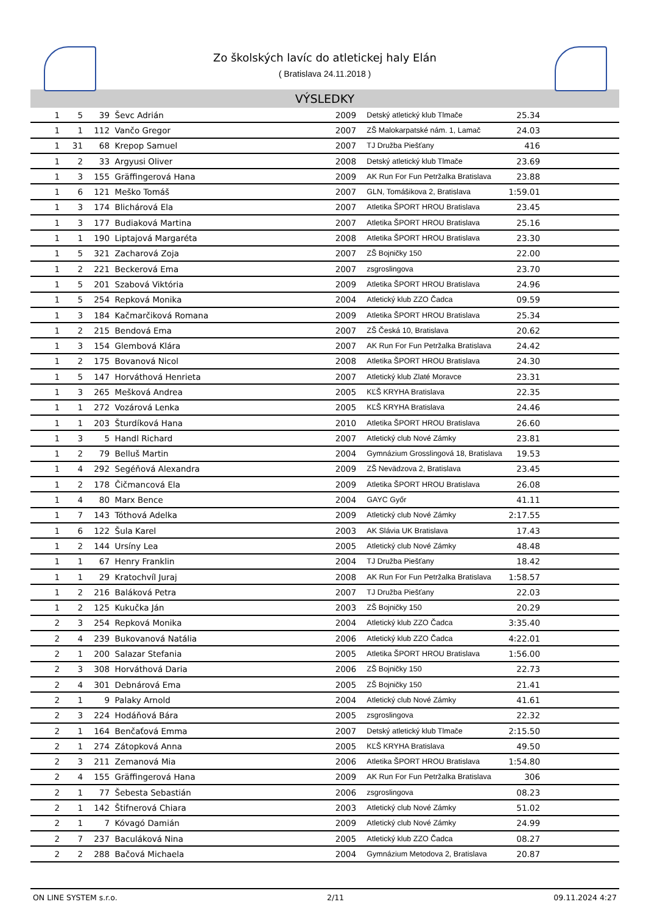Zo školských lavíc do atletickej haly Elán
( Bratislava 24.11.2018 )
VÝSLEDKY
| 1 | 5 | 39 | Ševc Adrián | 2009 | Detský atletický klub Tlmače | 25.34 | |
| 1 | 1 | 112 | Vančo Gregor | 2007 | ZŠ Malokarpatské nám. 1, Lamač | 24.03 | |
| 1 | 31 | 68 | Krepop Samuel | 2007 | TJ Družba Piešťany | 416 | |
| 1 | 2 | 33 | Argyusi Oliver | 2008 | Detský atletický klub Tlmače | 23.69 | |
| 1 | 3 | 155 | Gräffingerová Hana | 2009 | AK Run For Fun Petržalka Bratislava | 23.88 | |
| 1 | 6 | 121 | Meško Tomáš | 2007 | GLN, Tomášikova 2, Bratislava | 1:59.01 | |
| 1 | 3 | 174 | Blichárová Ela | 2007 | Atletika ŠPORT HROU Bratislava | 23.45 | |
| 1 | 3 | 177 | Budiaková Martina | 2007 | Atletika ŠPORT HROU Bratislava | 25.16 | |
| 1 | 1 | 190 | Liptajová Margaréta | 2008 | Atletika ŠPORT HROU Bratislava | 23.30 | |
| 1 | 5 | 321 | Zacharová Zoja | 2007 | ZŠ Bojničky 150 | 22.00 | |
| 1 | 2 | 221 | Beckerová Ema | 2007 | zsgroslingova | 23.70 | |
| 1 | 5 | 201 | Szabová Viktória | 2009 | Atletika ŠPORT HROU Bratislava | 24.96 | |
| 1 | 5 | 254 | Repková Monika | 2004 | Atletický klub ZZO Čadca | 09.59 | |
| 1 | 3 | 184 | Kačmarčiková Romana | 2009 | Atletika ŠPORT HROU Bratislava | 25.34 | |
| 1 | 2 | 215 | Bendová Ema | 2007 | ZŠ Česká 10, Bratislava | 20.62 | |
| 1 | 3 | 154 | Glembová Klára | 2007 | AK Run For Fun Petržalka Bratislava | 24.42 | |
| 1 | 2 | 175 | Bovanová Nicol | 2008 | Atletika ŠPORT HROU Bratislava | 24.30 | |
| 1 | 5 | 147 | Horváthová Henrieta | 2007 | Atletický klub Zlaté Moravce | 23.31 | |
| 1 | 3 | 265 | Mešková Andrea | 2005 | KĽŠ KRYHA Bratislava | 22.35 | |
| 1 | 1 | 272 | Vozárová Lenka | 2005 | KĽŠ KRYHA Bratislava | 24.46 | |
| 1 | 1 | 203 | Šturdíková Hana | 2010 | Atletika ŠPORT HROU Bratislava | 26.60 | |
| 1 | 3 | 5 | Handl Richard | 2007 | Atletický club Nové Zámky | 23.81 | |
| 1 | 2 | 79 | Belluš Martin | 2004 | Gymnázium Grosslingová 18, Bratislava | 19.53 | |
| 1 | 4 | 292 | Segéňová Alexandra | 2009 | ZŠ Nevädzova 2, Bratislava | 23.45 | |
| 1 | 2 | 178 | Čičmancová Ela | 2009 | Atletika ŠPORT HROU Bratislava | 26.08 | |
| 1 | 4 | 80 | Marx Bence | 2004 | GAYC Győr | 41.11 | |
| 1 | 7 | 143 | Tóthová Adelka | 2009 | Atletický club Nové Zámky | 2:17.55 | |
| 1 | 6 | 122 | Šula Karel | 2003 | AK Slávia UK Bratislava | 17.43 | |
| 1 | 2 | 144 | Ursíny Lea | 2005 | Atletický club Nové Zámky | 48.48 | |
| 1 | 1 | 67 | Henry Franklin | 2004 | TJ Družba Piešťany | 18.42 | |
| 1 | 1 | 29 | Kratochvíl Juraj | 2008 | AK Run For Fun Petržalka Bratislava | 1:58.57 | |
| 1 | 2 | 216 | Baláková Petra | 2007 | TJ Družba Piešťany | 22.03 | |
| 1 | 2 | 125 | Kukučka Ján | 2003 | ZŠ Bojničky 150 | 20.29 | |
| 2 | 3 | 254 | Repková Monika | 2004 | Atletický klub ZZO Čadca | 3:35.40 | |
| 2 | 4 | 239 | Bukovanová Natália | 2006 | Atletický klub ZZO Čadca | 4:22.01 | |
| 2 | 1 | 200 | Salazar Stefania | 2005 | Atletika ŠPORT HROU Bratislava | 1:56.00 | |
| 2 | 3 | 308 | Horváthová Daria | 2006 | ZŠ Bojničky 150 | 22.73 | |
| 2 | 4 | 301 | Debnárová Ema | 2005 | ZŠ Bojničky 150 | 21.41 | |
| 2 | 1 | 9 | Palaky Arnold | 2004 | Atletický club Nové Zámky | 41.61 | |
| 2 | 3 | 224 | Hodáňová Bára | 2005 | zsgroslingova | 22.32 | |
| 2 | 1 | 164 | Benčaťová Emma | 2007 | Detský atletický klub Tlmače | 2:15.50 | |
| 2 | 1 | 274 | Zátopková Anna | 2005 | KĽŠ KRYHA Bratislava | 49.50 | |
| 2 | 3 | 211 | Zemanová Mia | 2006 | Atletika ŠPORT HROU Bratislava | 1:54.80 | |
| 2 | 4 | 155 | Gräffingerová Hana | 2009 | AK Run For Fun Petržalka Bratislava | 306 | |
| 2 | 1 | 77 | Šebesta Sebastián | 2006 | zsgroslingova | 08.23 | |
| 2 | 1 | 142 | Štifnerová Chiara | 2003 | Atletický club Nové Zámky | 51.02 | |
| 2 | 1 | 7 | Kóvagó Damián | 2009 | Atletický club Nové Zámky | 24.99 | |
| 2 | 7 | 237 | Baculáková Nina | 2005 | Atletický klub ZZO Čadca | 08.27 | |
| 2 | 2 | 288 | Bačová Michaela | 2004 | Gymnázium Metodova 2, Bratislava | 20.87 | |
ON LINE SYSTEM s.r.o. 2/11 09.11.2024 4:27